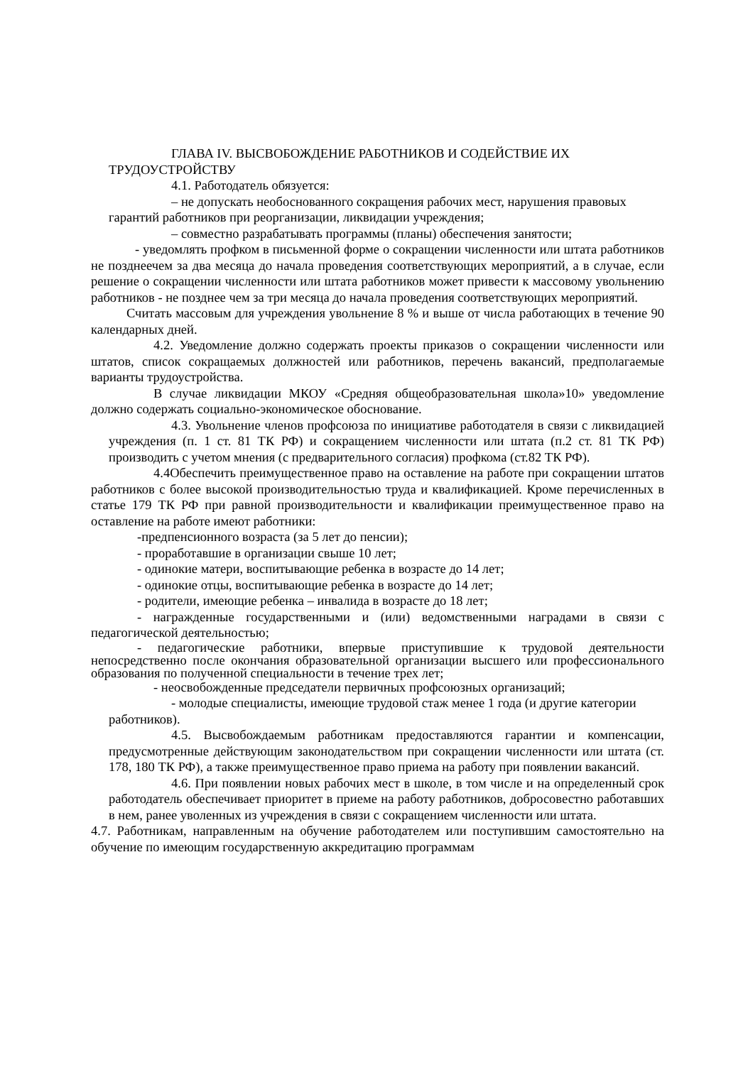ГЛАВА IV. ВЫСВОБОЖДЕНИЕ РАБОТНИКОВ И СОДЕЙСТВИЕ ИХ ТРУДОУСТРОЙСТВУ
4.1. Работодатель обязуется:
– не допускать необоснованного сокращения рабочих мест, нарушения правовых гарантий работников при реорганизации, ликвидации учреждения;
– совместно разрабатывать программы (планы) обеспечения занятости;
- уведомлять профком в письменной форме о сокращении численности или штата работников не позднеечем за два месяца до начала проведения соответствующих мероприятий, а в случае, если решение о сокращении численности или штата работников может привести к массовому увольнению работников - не позднее чем за три месяца до начала проведения соответствующих мероприятий.
Считать массовым для учреждения увольнение 8 % и выше от числа работающих в течение 90 календарных дней.
4.2. Уведомление должно содержать проекты приказов о сокращении численности или штатов, список сокращаемых должностей или работников, перечень вакансий, предполагаемые варианты трудоустройства.
В случае ликвидации МКОУ «Средняя общеобразовательная школа»10» уведомление должно содержать социально-экономическое обоснование.
4.3. Увольнение членов профсоюза по инициативе работодателя в связи с ликвидацией учреждения (п. 1 ст. 81 ТК РФ) и сокращением численности или штата (п.2 ст. 81 ТК РФ) производить с учетом мнения (с предварительного согласия) профкома (ст.82 ТК РФ).
4.4Обеспечить преимущественное право на оставление на работе при сокращении штатов работников с более высокой производительностью труда и квалификацией. Кроме перечисленных в статье 179 ТК РФ при равной производительности и квалификации преимущественное право на оставление на работе имеют работники:
-предпенсионного возраста (за 5 лет до пенсии);
- проработавшие в организации свыше 10 лет;
- одинокие матери, воспитывающие ребенка в возрасте до 14 лет;
- одинокие отцы, воспитывающие ребенка в возрасте до 14 лет;
- родители, имеющие ребенка – инвалида в возрасте до 18 лет;
- награжденные государственными и (или) ведомственными наградами в связи с педагогической деятельностью;
- педагогические работники, впервые приступившие к трудовой деятельности непосредственно после окончания образовательной организации высшего или профессионального образования по полученной специальности в течение трех лет;
- неосвобожденные председатели первичных профсоюзных организаций;
- молодые специалисты, имеющие трудовой стаж менее 1 года (и другие категории работников).
4.5. Высвобождаемым работникам предоставляются гарантии и компенсации, предусмотренные действующим законодательством при сокращении численности или штата (ст. 178, 180 ТК РФ), а также преимущественное право приема на работу при появлении вакансий.
4.6. При появлении новых рабочих мест в школе, в том числе и на определенный срок работодатель обеспечивает приоритет в приеме на работу работников, добросовестно работавших в нем, ранее уволенных из учреждения в связи с сокращением численности или штата.
4.7. Работникам, направленным на обучение работодателем или поступившим самостоятельно на обучение по имеющим государственную аккредитацию программам